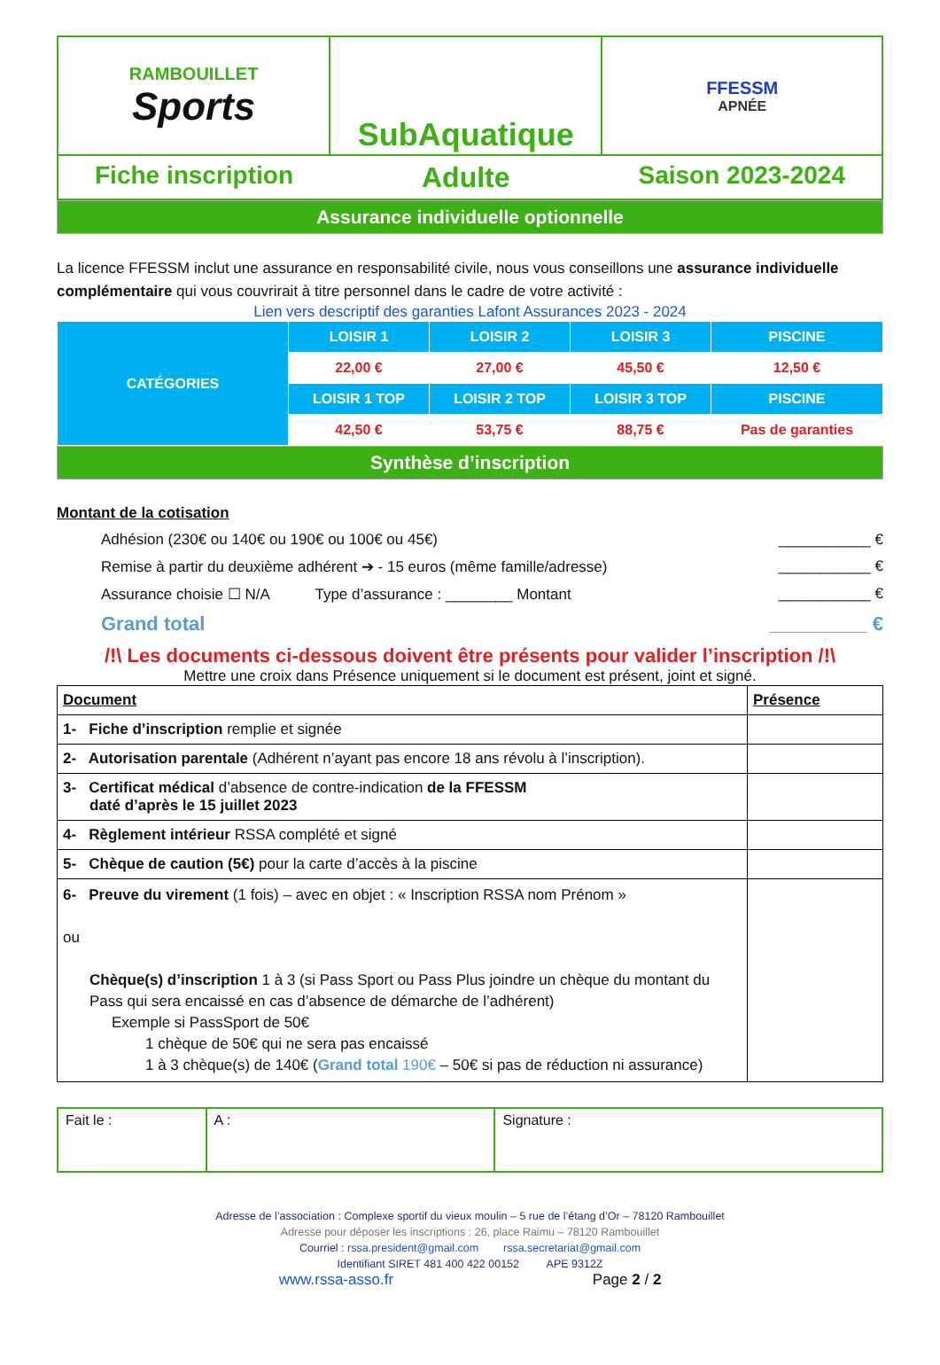| RAMBOUILLET Sports | SubAquatique | FFESSM APNÉE |
| Fiche inscription Adulte Saison 2023-2024 | | |
Assurance individuelle optionnelle
La licence FFESSM inclut une assurance en responsabilité civile, nous vous conseillons une assurance individuelle complémentaire qui vous couvrirait à titre personnel dans le cadre de votre activité :
Lien vers descriptif des garanties Lafont Assurances 2023 - 2024
| CATÉGORIES | LOISIR 1 | LOISIR 2 | LOISIR 3 | PISCINE |
| | 22,00 € | 27,00 € | 45,50 € | 12,50 € |
| | LOISIR 1 TOP | LOISIR 2 TOP | LOISIR 3 TOP | PISCINE |
| | 42,50 € | 53,75 € | 88,75 € | Pas de garanties |
Synthèse d’inscription
Montant de la cotisation
Adhésion (230€ ou 140€ ou 190€ ou 100€ ou 45€) ___________ €
Remise à partir du deuxième adhérent ➔ - 15 euros (même famille/adresse) ___________ €
Assurance choisie ☐ N/A Type d’assurance : ________ Montant ___________ €
Grand total _________ €
/!\ Les documents ci-dessous doivent être présents pour valider l’inscription /!\
Mettre une croix dans Présence uniquement si le document est présent, joint et signé.
| Document | Présence |
| --- | --- |
| 1- Fiche d’inscription remplie et signée | |
| 2- Autorisation parentale (Adhérent n’ayant pas encore 18 ans révolu à l’inscription). | |
| 3- Certificat médical d’absence de contre-indication de la FFESSM daté d’après le 15 juillet 2023 | |
| 4- Règlement intérieur RSSA complété et signé | |
| 5- Chèque de caution (5€) pour la carte d’accès à la piscine | |
| 6- Preuve du virement (1 fois) – avec en objet : « Inscription RSSA nom Prénom » ou Chèque(s) d’inscription 1 à 3 (si Pass Sport ou Pass Plus joindre un chèque du montant du Pass qui sera encaissé en cas d’absence de démarche de l’adhérent) Exemple si PassSport de 50€ 1 chèque de 50€ qui ne sera pas encaissé 1 à 3 chèque(s) de 140€ ( Grand total 190€ – 50€ si pas de réduction ni assurance) | |
| Fait le : | A : | Signature : |
Adresse de l’association : Complexe sportif du vieux moulin – 5 rue de l’étang d’Or – 78120 Rambouillet
Adresse pour déposer les inscriptions : 26, place Raimu – 78120 Rambouillet
Courriel : rssa.president@gmail.com rssa.secretariat@gmail.com
Identifiant SIRET 481 400 422 00152 APE 9312Z
www.rssa-asso.fr Page 2 / 2